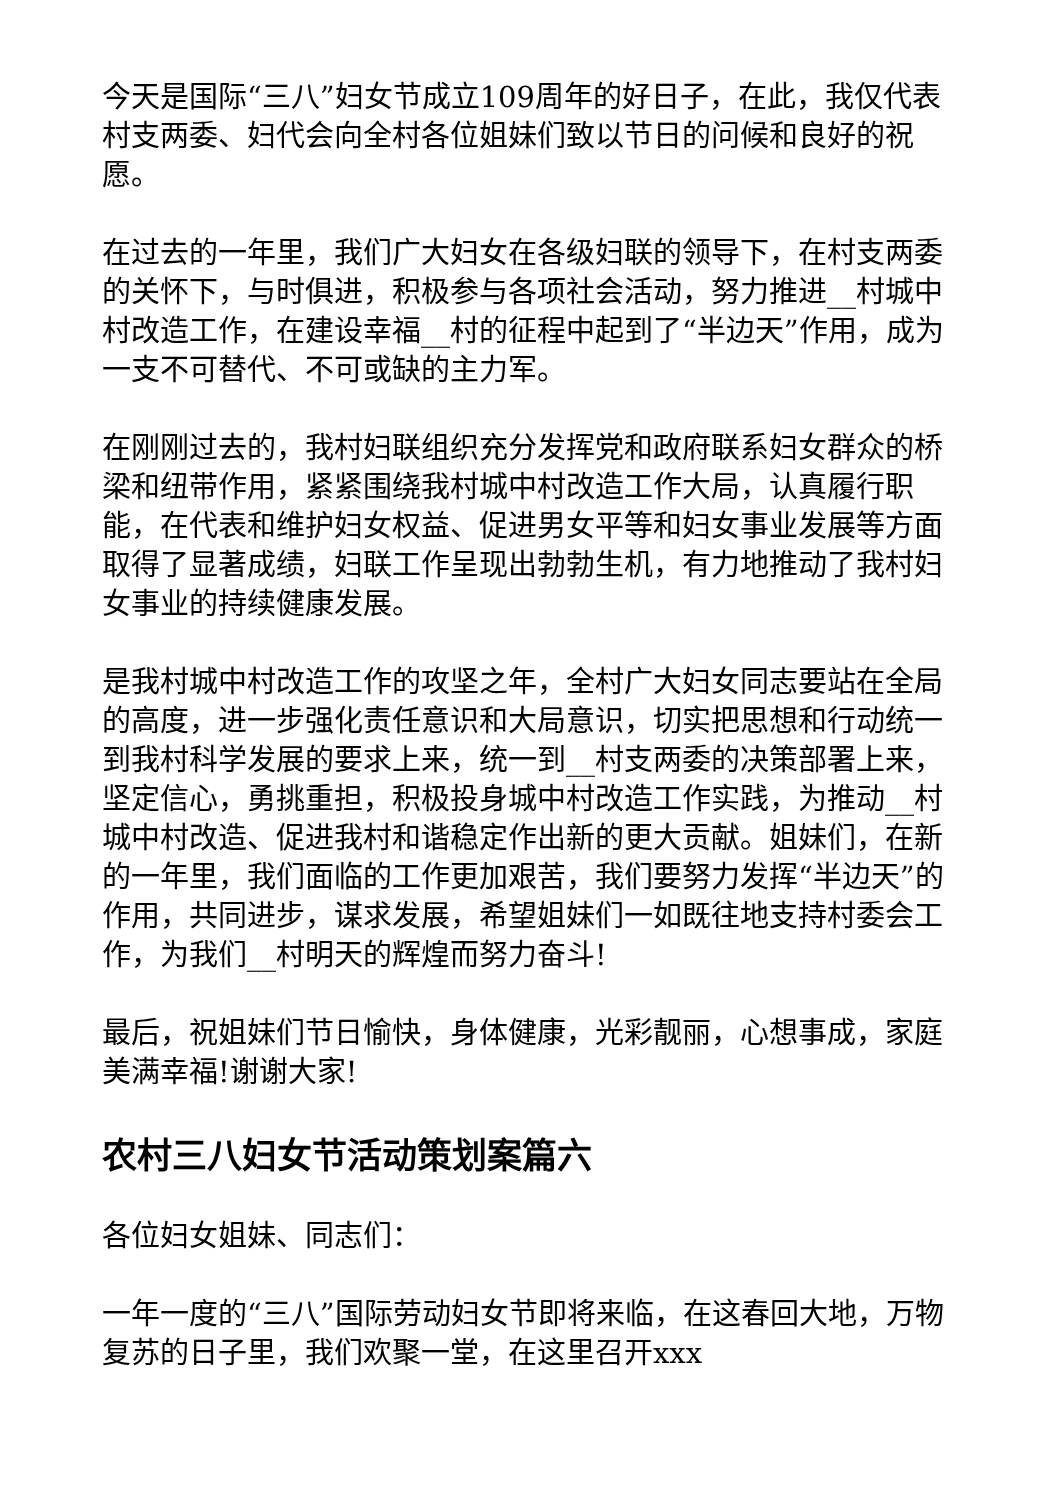今天是国际“三八”妇女节成立109周年的好日子，在此，我仅代表村支两委、妇代会向全村各位姐妹们致以节日的问候和良好的祝愿。
在过去的一年里，我们广大妇女在各级妇联的领导下，在村支两委的关怀下，与时俱进，积极参与各项社会活动，努力推进__村城中村改造工作，在建设幸福__村的征程中起到了“半边天”作用，成为一支不可替代、不可或缺的主力军。
在刚刚过去的，我村妇联组织充分发挥党和政府联系妇女群众的桥梁和纽带作用，紧紧围绕我村城中村改造工作大局，认真履行职能，在代表和维护妇女权益、促进男女平等和妇女事业发展等方面取得了显著成绩，妇联工作呈现出勃勃生机，有力地推动了我村妇女事业的持续健康发展。
是我村城中村改造工作的攻坚之年，全村广大妇女同志要站在全局的高度，进一步强化责任意识和大局意识，切实把思想和行动统一到我村科学发展的要求上来，统一到__村支两委的决策部署上来，坚定信心，勇挑重担，积极投身城中村改造工作实践，为推动__村城中村改造、促进我村和谐稳定作出新的更大贡献。姐妹们，在新的一年里，我们面临的工作更加艰苦，我们要努力发挥“半边天”的作用，共同进步，谋求发展，希望姐妹们一如既往地支持村委会工作，为我们__村明天的辉煌而努力奋斗!
最后，祝姐妹们节日愉快，身体健康，光彩靓丽，心想事成，家庭美满幸福!谢谢大家!
农村三八妇女节活动策划案篇六
各位妇女姐妹、同志们：
一年一度的“三八”国际劳动妇女节即将来临，在这春回大地，万物复苏的日子里，我们欢聚一堂，在这里召开xxx